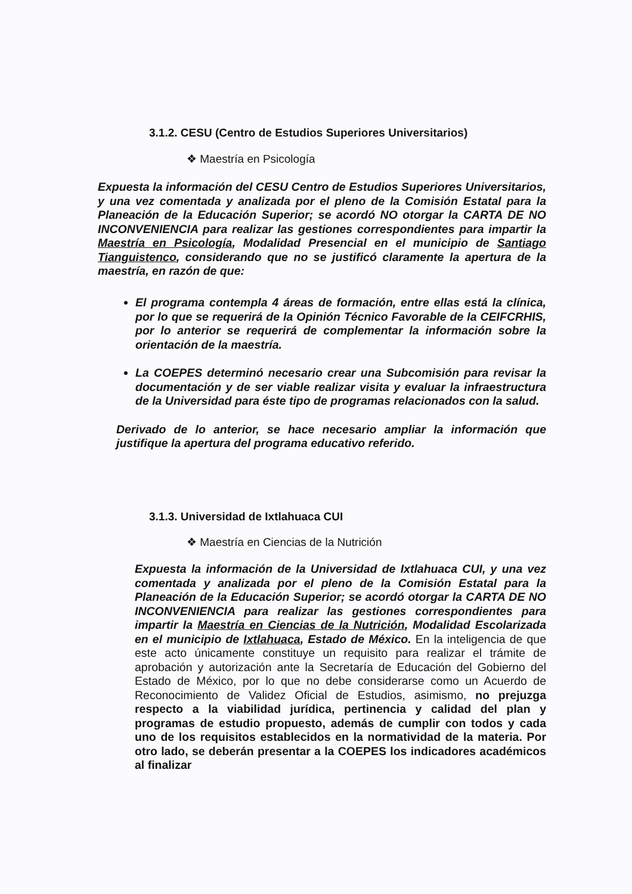3.1.2. CESU (Centro de Estudios Superiores Universitarios)
❖ Maestría en Psicología
Expuesta la información del CESU Centro de Estudios Superiores Universitarios, y una vez comentada y analizada por el pleno de la Comisión Estatal para la Planeación de la Educación Superior; se acordó NO otorgar la CARTA DE NO INCONVENIENCIA para realizar las gestiones correspondientes para impartir la Maestría en Psicología, Modalidad Presencial en el municipio de Santiago Tianguistenco, considerando que no se justificó claramente la apertura de la maestría, en razón de que:
El programa contempla 4 áreas de formación, entre ellas está la clínica, por lo que se requerirá de la Opinión Técnico Favorable de la CEIFCRHIS, por lo anterior se requerirá de complementar la información sobre la orientación de la maestría.
La COEPES determinó necesario crear una Subcomisión para revisar la documentación y de ser viable realizar visita y evaluar la infraestructura de la Universidad para éste tipo de programas relacionados con la salud.
Derivado de lo anterior, se hace necesario ampliar la información que justifique la apertura del programa educativo referido.
3.1.3. Universidad de Ixtlahuaca CUI
❖ Maestría en Ciencias de la Nutrición
Expuesta la información de la Universidad de Ixtlahuaca CUI, y una vez comentada y analizada por el pleno de la Comisión Estatal para la Planeación de la Educación Superior; se acordó otorgar la CARTA DE NO INCONVENIENCIA para realizar las gestiones correspondientes para impartir la Maestría en Ciencias de la Nutrición, Modalidad Escolarizada en el municipio de Ixtlahuaca, Estado de México. En la inteligencia de que este acto únicamente constituye un requisito para realizar el trámite de aprobación y autorización ante la Secretaría de Educación del Gobierno del Estado de México, por lo que no debe considerarse como un Acuerdo de Reconocimiento de Validez Oficial de Estudios, asimismo, no prejuzga respecto a la viabilidad jurídica, pertinencia y calidad del plan y programas de estudio propuesto, además de cumplir con todos y cada uno de los requisitos establecidos en la normatividad de la materia. Por otro lado, se deberán presentar a la COEPES los indicadores académicos al finalizar